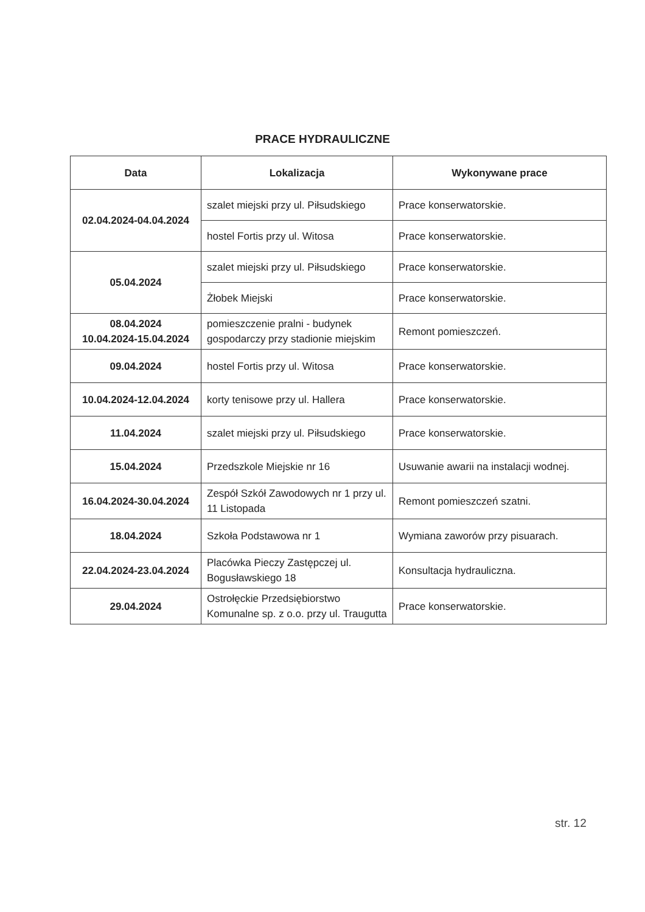PRACE HYDRAULICZNE
| Data | Lokalizacja | Wykonywane prace |
| --- | --- | --- |
| 02.04.2024-04.04.2024 | szalet miejski przy ul. Piłsudskiego | Prace konserwatorskie. |
| | hostel Fortis przy ul. Witosa | Prace konserwatorskie. |
| 05.04.2024 | szalet miejski przy ul. Piłsudskiego | Prace konserwatorskie. |
| | Żłobek Miejski | Prace konserwatorskie. |
| 08.04.2024 10.04.2024-15.04.2024 | pomieszczenie pralni - budynek gospodarczy przy stadionie miejskim | Remont pomieszczeń. |
| 09.04.2024 | hostel Fortis przy ul. Witosa | Prace konserwatorskie. |
| 10.04.2024-12.04.2024 | korty tenisowe przy ul. Hallera | Prace konserwatorskie. |
| 11.04.2024 | szalet miejski przy ul. Piłsudskiego | Prace konserwatorskie. |
| 15.04.2024 | Przedszkole Miejskie nr 16 | Usuwanie awarii na instalacji wodnej. |
| 16.04.2024-30.04.2024 | Zespół Szkół Zawodowych nr 1 przy ul. 11 Listopada | Remont pomieszczeń szatni. |
| 18.04.2024 | Szkoła Podstawowa nr 1 | Wymiana zaworów przy pisuarach. |
| 22.04.2024-23.04.2024 | Placówka Pieczy Zastępczej ul. Bogusławskiego 18 | Konsultacja hydrauliczna. |
| 29.04.2024 | Ostrołęckie Przedsiębiorstwo Komunalne sp. z o.o. przy ul. Traugutta | Prace konserwatorskie. |
str. 12